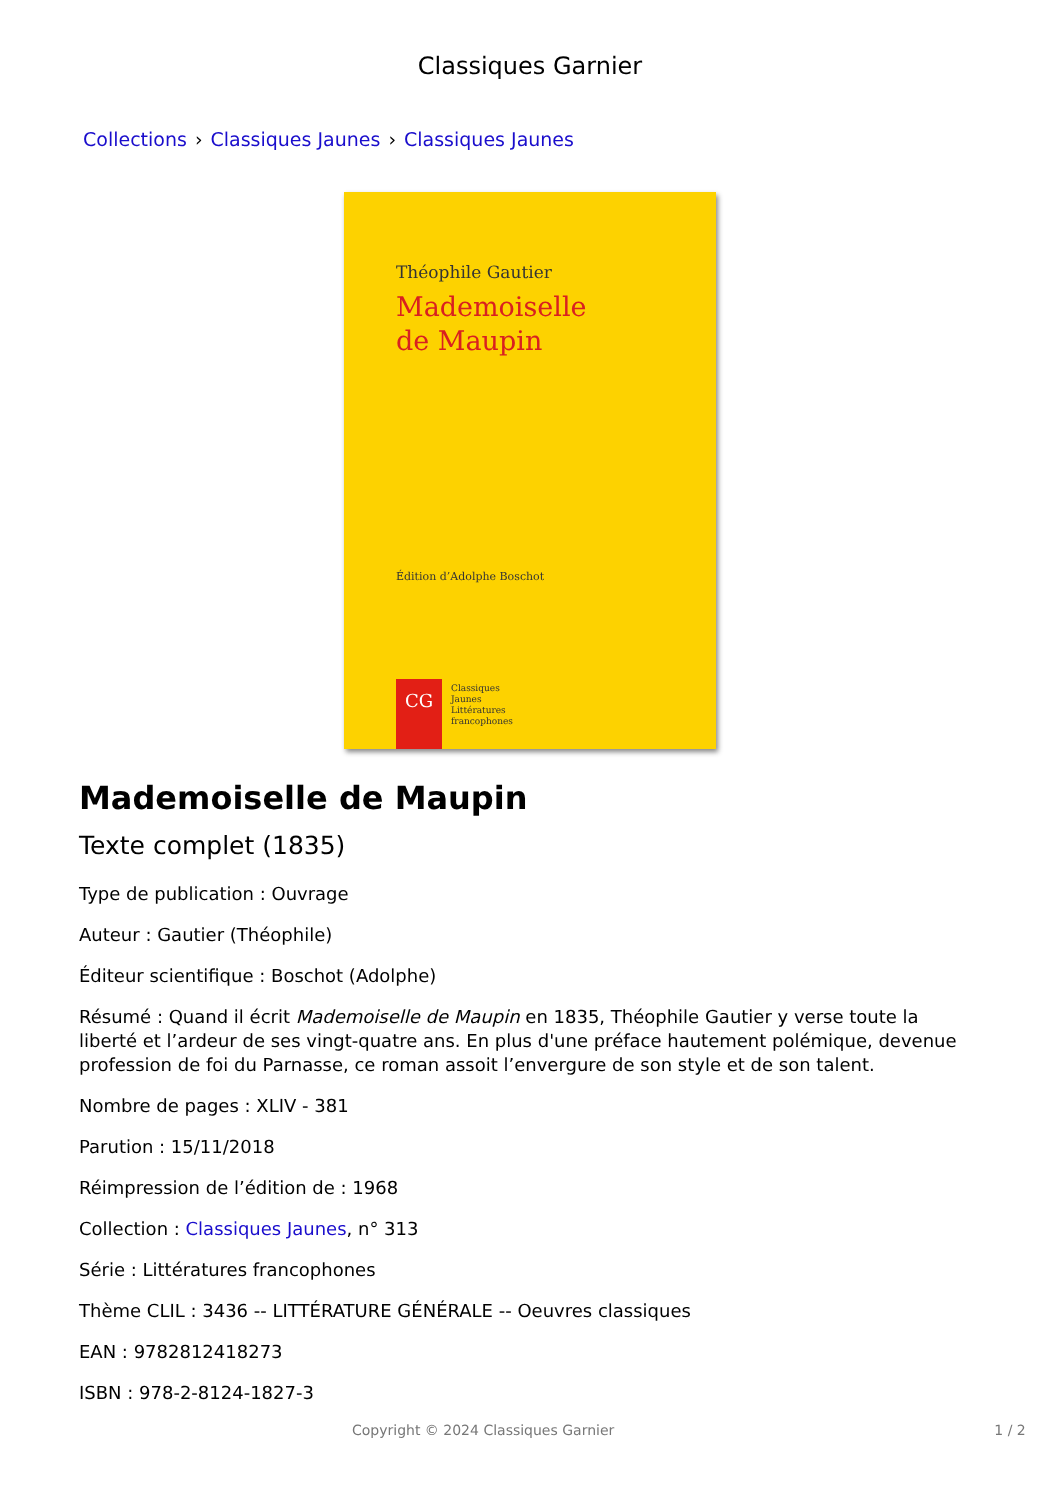Classiques Garnier
Collections › Classiques Jaunes › Classiques Jaunes
Théophile Gautier
Mademoiselle
de Maupin
Édition d’Adolphe Boschot
CG
Classiques
Jaunes
Littératures
francophones
Mademoiselle de Maupin
Texte complet (1835)
Type de publication : Ouvrage
Auteur : Gautier (Théophile)
Éditeur scientifique : Boschot (Adolphe)
Résumé : Quand il écrit Mademoiselle de Maupin en 1835, Théophile Gautier y verse toute la liberté et l’ardeur de ses vingt-quatre ans. En plus d'une préface hautement polémique, devenue profession de foi du Parnasse, ce roman assoit l’envergure de son style et de son talent.
Nombre de pages : XLIV - 381
Parution : 15/11/2018
Réimpression de l’édition de : 1968
Collection : Classiques Jaunes, n° 313
Série : Littératures francophones
Thème CLIL : 3436 -- LITTÉRATURE GÉNÉRALE -- Oeuvres classiques
EAN : 9782812418273
ISBN : 978-2-8124-1827-3
Copyright © 2024 Classiques Garnier 1 / 2